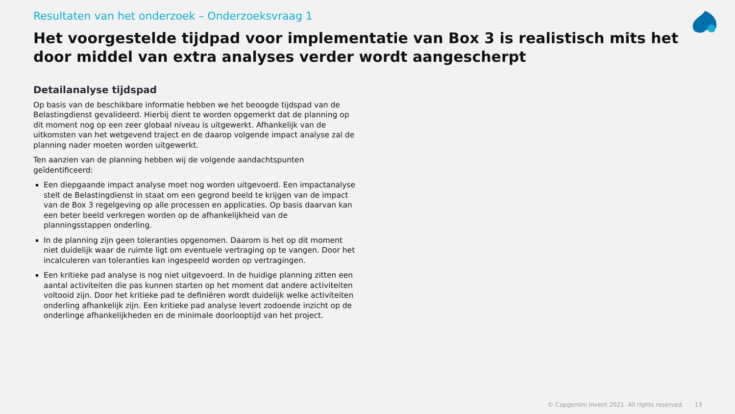Resultaten van het onderzoek – Onderzoeksvraag 1
Het voorgestelde tijdpad voor implementatie van Box 3 is realistisch mits het door middel van extra analyses verder wordt aangescherpt
Detailanalyse tijdspad
Op basis van de beschikbare informatie hebben we het beoogde tijdspad van de Belastingdienst gevalideerd. Hierbij dient te worden opgemerkt dat de planning op dit moment nog op een zeer globaal niveau is uitgewerkt. Afhankelijk van de uitkomsten van het wetgevend traject en de daarop volgende impact analyse zal de planning nader moeten worden uitgewerkt.
Ten aanzien van de planning hebben wij de volgende aandachtspunten geïdentificeerd:
Een diepgaande impact analyse moet nog worden uitgevoerd. Een impactanalyse stelt de Belastingdienst in staat om een gegrond beeld te krijgen van de impact van de Box 3 regelgeving op alle processen en applicaties. Op basis daarvan kan een beter beeld verkregen worden op de afhankelijkheid van de planningsstappen onderling.
In de planning zijn geen toleranties opgenomen. Daarom is het op dit moment niet duidelijk waar de ruimte ligt om eventuele vertraging op te vangen. Door het incalculeren van toleranties kan ingespeeld worden op vertragingen.
Een kritieke pad analyse is nog niet uitgevoerd. In de huidige planning zitten een aantal activiteiten die pas kunnen starten op het moment dat andere activiteiten voltooid zijn. Door het kritieke pad te definiëren wordt duidelijk welke activiteiten onderling afhankelijk zijn. Een kritieke pad analyse levert zodoende inzicht op de onderlinge afhankelijkheden en de minimale doorlooptijd van het project.
© Capgemini Invent 2021. All rights reserved. 13